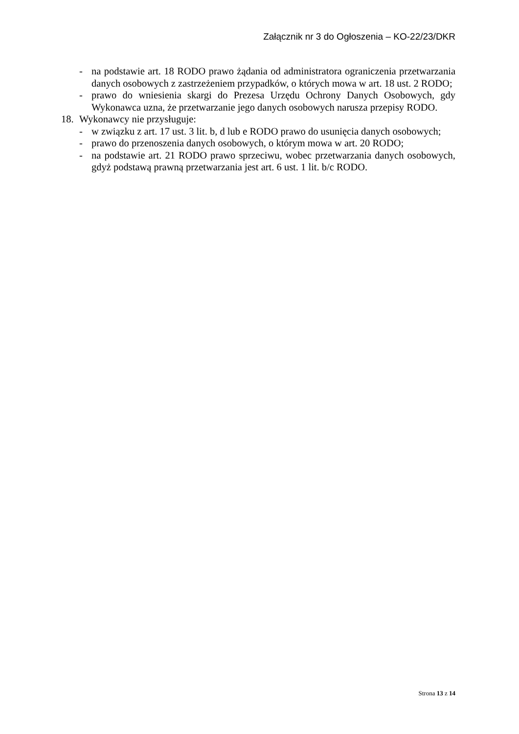Załącznik nr 3 do Ogłoszenia – KO-22/23/DKR
- na podstawie art. 18 RODO prawo żądania od administratora ograniczenia przetwarzania danych osobowych z zastrzeżeniem przypadków, o których mowa w art. 18 ust. 2 RODO;
- prawo do wniesienia skargi do Prezesa Urzędu Ochrony Danych Osobowych, gdy Wykonawca uzna, że przetwarzanie jego danych osobowych narusza przepisy RODO.
18. Wykonawcy nie przysługuje:
- w związku z art. 17 ust. 3 lit. b, d lub e RODO prawo do usunięcia danych osobowych;
- prawo do przenoszenia danych osobowych, o którym mowa w art. 20 RODO;
- na podstawie art. 21 RODO prawo sprzeciwu, wobec przetwarzania danych osobowych, gdyż podstawą prawną przetwarzania jest art. 6 ust. 1 lit. b/c RODO.
Strona 13 z 14